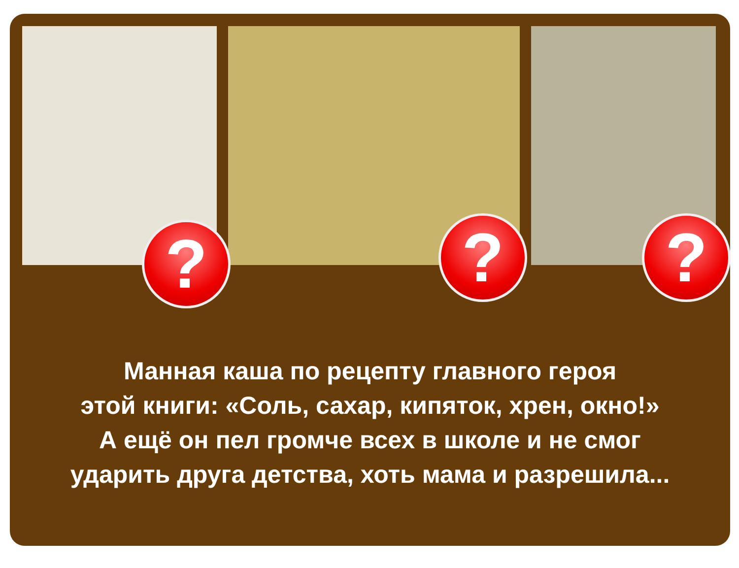? ? ?
Манная каша по рецепту главного героя
этой книги: «Соль, сахар, кипяток, хрен, окно!»
А ещё он пел громче всех в школе и не смог
ударить друга детства, хоть мама и разрешила...